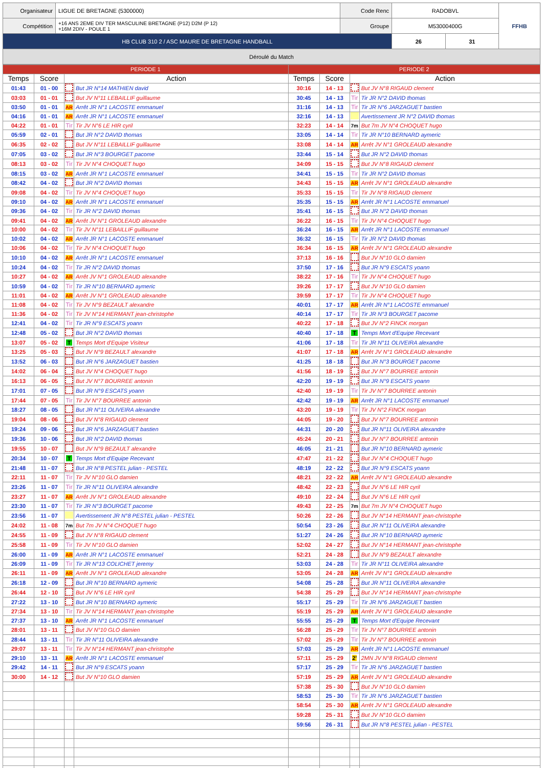| Organisateur | LIGUE DE BRETAGNE (5300000) | Code Renc | RADOBVL | | FFHB |
| Compétition | +16 ANS 2EME DIV TER MASCULINE BRETAGNE (P12) D2M (P 12) +16M 2DIV - POULE 1 | Groupe | M53000400G | | |
| HB CLUB 310 2 / ASC MAURE DE BRETAGNE HANDBALL | | | 26 | 31 | |
| Déroulé du Match | | | | | |
| PERIODE 1 | | | | PERIODE 2 | | | |
| Temps | Score | Action | | Temps | Score | Action | |
| 01:43 | 01 - 00 | | But JR N°14 MATHIEN david | 30:16 | 14 - 13 | | But JV N°8 RIGAUD clement |
| 03:03 | 01 - 01 | | But JV N°11 LEBAILLIF guillaume | 30:45 | 14 - 13 | Tir | Tir JR N°2 DAVID thomas |
| 03:50 | 01 - 01 | AR | Arrêt JR N°1 LACOSTE emmanuel | 31:16 | 14 - 13 | Tir | Tir JR N°6 JARZAGUET bastien |
| 04:16 | 01 - 01 | AR | Arrêt JR N°1 LACOSTE emmanuel | 32:16 | 14 - 13 | | Avertissement JR N°2 DAVID thomas |
| 04:22 | 01 - 01 | Tir | Tir JV N°6 LE HIR cyril | 32:23 | 14 - 14 | 7m | But 7m JV N°4 CHOQUET hugo |
| 05:59 | 02 - 01 | | But JR N°2 DAVID thomas | 33:05 | 14 - 14 | Tir | Tir JR N°10 BERNARD aymeric |
| 06:35 | 02 - 02 | | But JV N°11 LEBAILLIF guillaume | 33:08 | 14 - 14 | AR | Arrêt JV N°1 GROLEAUD alexandre |
| 07:05 | 03 - 02 | | But JR N°3 BOURGET pacome | 33:44 | 15 - 14 | | But JR N°2 DAVID thomas |
| 08:13 | 03 - 02 | Tir | Tir JV N°4 CHOQUET hugo | 34:09 | 15 - 15 | | But JV N°8 RIGAUD clement |
| 08:15 | 03 - 02 | AR | Arrêt JR N°1 LACOSTE emmanuel | 34:41 | 15 - 15 | Tir | Tir JR N°2 DAVID thomas |
| 08:42 | 04 - 02 | | But JR N°2 DAVID thomas | 34:43 | 15 - 15 | AR | Arrêt JV N°1 GROLEAUD alexandre |
| 09:08 | 04 - 02 | Tir | Tir JV N°4 CHOQUET hugo | 35:33 | 15 - 15 | Tir | Tir JV N°8 RIGAUD clement |
| 09:10 | 04 - 02 | AR | Arrêt JR N°1 LACOSTE emmanuel | 35:35 | 15 - 15 | AR | Arrêt JR N°1 LACOSTE emmanuel |
| 09:36 | 04 - 02 | Tir | Tir JR N°2 DAVID thomas | 35:41 | 16 - 15 | | But JR N°2 DAVID thomas |
| 09:41 | 04 - 02 | AR | Arrêt JV N°1 GROLEAUD alexandre | 36:22 | 16 - 15 | Tir | Tir JV N°4 CHOQUET hugo |
| 10:00 | 04 - 02 | Tir | Tir JV N°11 LEBAILLIF guillaume | 36:24 | 16 - 15 | AR | Arrêt JR N°1 LACOSTE emmanuel |
| 10:02 | 04 - 02 | AR | Arrêt JR N°1 LACOSTE emmanuel | 36:32 | 16 - 15 | Tir | Tir JR N°2 DAVID thomas |
| 10:06 | 04 - 02 | Tir | Tir JV N°4 CHOQUET hugo | 36:34 | 16 - 15 | AR | Arrêt JV N°1 GROLEAUD alexandre |
| 10:10 | 04 - 02 | AR | Arrêt JR N°1 LACOSTE emmanuel | 37:13 | 16 - 16 | | But JV N°10 GLO damien |
| 10:24 | 04 - 02 | Tir | Tir JR N°2 DAVID thomas | 37:50 | 17 - 16 | | But JR N°9 ESCATS yoann |
| 10:27 | 04 - 02 | AR | Arrêt JV N°1 GROLEAUD alexandre | 38:22 | 17 - 16 | Tir | Tir JV N°4 CHOQUET hugo |
| 10:59 | 04 - 02 | Tir | Tir JR N°10 BERNARD aymeric | 39:26 | 17 - 17 | | But JV N°10 GLO damien |
| 11:01 | 04 - 02 | AR | Arrêt JV N°1 GROLEAUD alexandre | 39:59 | 17 - 17 | Tir | Tir JV N°4 CHOQUET hugo |
| 11:08 | 04 - 02 | Tir | Tir JV N°9 BEZAULT alexandre | 40:01 | 17 - 17 | AR | Arrêt JR N°1 LACOSTE emmanuel |
| 11:36 | 04 - 02 | Tir | Tir JV N°14 HERMANT jean-christophe | 40:14 | 17 - 17 | Tir | Tir JR N°3 BOURGET pacome |
| 12:41 | 04 - 02 | Tir | Tir JR N°9 ESCATS yoann | 40:22 | 17 - 18 | | But JV N°2 FINCK morgan |
| 12:48 | 05 - 02 | | But JR N°2 DAVID thomas | 40:40 | 17 - 18 | T | Temps Mort d'Equipe Recevant |
| 13:07 | 05 - 02 | T | Temps Mort d'Equipe Visiteur | 41:06 | 17 - 18 | Tir | Tir JR N°11 OLIVEIRA alexandre |
| 13:25 | 05 - 03 | | But JV N°9 BEZAULT alexandre | 41:07 | 17 - 18 | AR | Arrêt JV N°1 GROLEAUD alexandre |
| 13:52 | 06 - 03 | | But JR N°6 JARZAGUET bastien | 41:25 | 18 - 18 | | But JR N°3 BOURGET pacome |
| 14:02 | 06 - 04 | | But JV N°4 CHOQUET hugo | 41:56 | 18 - 19 | | But JV N°7 BOURREE antonin |
| 16:13 | 06 - 05 | | But JV N°7 BOURREE antonin | 42:20 | 19 - 19 | | But JR N°9 ESCATS yoann |
| 17:01 | 07 - 05 | | But JR N°9 ESCATS yoann | 42:40 | 19 - 19 | Tir | Tir JV N°7 BOURREE antonin |
| 17:44 | 07 - 05 | Tir | Tir JV N°7 BOURREE antonin | 42:42 | 19 - 19 | AR | Arrêt JR N°1 LACOSTE emmanuel |
| 18:27 | 08 - 05 | | But JR N°11 OLIVEIRA alexandre | 43:20 | 19 - 19 | Tir | Tir JV N°2 FINCK morgan |
| 19:04 | 08 - 06 | | But JV N°8 RIGAUD clement | 44:05 | 19 - 20 | | But JV N°7 BOURREE antonin |
| 19:24 | 09 - 06 | | But JR N°6 JARZAGUET bastien | 44:31 | 20 - 20 | | But JR N°11 OLIVEIRA alexandre |
| 19:36 | 10 - 06 | | But JR N°2 DAVID thomas | 45:24 | 20 - 21 | | But JV N°7 BOURREE antonin |
| 19:55 | 10 - 07 | | But JV N°9 BEZAULT alexandre | 46:05 | 21 - 21 | | But JR N°10 BERNARD aymeric |
| 20:34 | 10 - 07 | T | Temps Mort d'Equipe Recevant | 47:47 | 21 - 22 | | But JV N°4 CHOQUET hugo |
| 21:48 | 11 - 07 | | But JR N°8 PESTEL julian - PESTEL | 48:19 | 22 - 22 | | But JR N°9 ESCATS yoann |
| 22:11 | 11 - 07 | Tir | Tir JV N°10 GLO damien | 48:21 | 22 - 22 | AR | Arrêt JV N°1 GROLEAUD alexandre |
| 23:26 | 11 - 07 | Tir | Tir JR N°11 OLIVEIRA alexandre | 48:42 | 22 - 23 | | But JV N°6 LE HIR cyril |
| 23:27 | 11 - 07 | AR | Arrêt JV N°1 GROLEAUD alexandre | 49:10 | 22 - 24 | | But JV N°6 LE HIR cyril |
| 23:30 | 11 - 07 | Tir | Tir JR N°3 BOURGET pacome | 49:43 | 22 - 25 | 7m | But 7m JV N°4 CHOQUET hugo |
| 23:56 | 11 - 07 | | Avertissement JR N°8 PESTEL julian - PESTEL | 50:26 | 22 - 26 | | But JV N°14 HERMANT jean-christophe |
| 24:02 | 11 - 08 | 7m | But 7m JV N°4 CHOQUET hugo | 50:54 | 23 - 26 | | But JR N°11 OLIVEIRA alexandre |
| 24:55 | 11 - 09 | | But JV N°8 RIGAUD clement | 51:27 | 24 - 26 | | But JR N°10 BERNARD aymeric |
| 25:58 | 11 - 09 | Tir | Tir JV N°10 GLO damien | 52:02 | 24 - 27 | | But JV N°14 HERMANT jean-christophe |
| 26:00 | 11 - 09 | AR | Arrêt JR N°1 LACOSTE emmanuel | 52:21 | 24 - 28 | | But JV N°9 BEZAULT alexandre |
| 26:09 | 11 - 09 | Tir | Tir JR N°13 COLICHET jeremy | 53:03 | 24 - 28 | Tir | Tir JR N°11 OLIVEIRA alexandre |
| 26:11 | 11 - 09 | AR | Arrêt JV N°1 GROLEAUD alexandre | 53:05 | 24 - 28 | AR | Arrêt JV N°1 GROLEAUD alexandre |
| 26:18 | 12 - 09 | | But JR N°10 BERNARD aymeric | 54:08 | 25 - 28 | | But JR N°11 OLIVEIRA alexandre |
| 26:44 | 12 - 10 | | But JV N°6 LE HIR cyril | 54:38 | 25 - 29 | | But JV N°14 HERMANT jean-christophe |
| 27:22 | 13 - 10 | | But JR N°10 BERNARD aymeric | 55:17 | 25 - 29 | Tir | Tir JR N°6 JARZAGUET bastien |
| 27:34 | 13 - 10 | Tir | Tir JV N°14 HERMANT jean-christophe | 55:19 | 25 - 29 | AR | Arrêt JV N°1 GROLEAUD alexandre |
| 27:37 | 13 - 10 | AR | Arrêt JR N°1 LACOSTE emmanuel | 55:55 | 25 - 29 | T | Temps Mort d'Equipe Recevant |
| 28:01 | 13 - 11 | | But JV N°10 GLO damien | 56:28 | 25 - 29 | Tir | Tir JV N°7 BOURREE antonin |
| 28:44 | 13 - 11 | Tir | Tir JR N°11 OLIVEIRA alexandre | 57:02 | 25 - 29 | Tir | Tir JV N°7 BOURREE antonin |
| 29:07 | 13 - 11 | Tir | Tir JV N°14 HERMANT jean-christophe | 57:03 | 25 - 29 | AR | Arrêt JR N°1 LACOSTE emmanuel |
| 29:10 | 13 - 11 | AR | Arrêt JR N°1 LACOSTE emmanuel | 57:11 | 25 - 29 | 2' | 2MN JV N°8 RIGAUD clement |
| 29:42 | 14 - 11 | | But JR N°9 ESCATS yoann | 57:17 | 25 - 29 | Tir | Tir JR N°6 JARZAGUET bastien |
| 30:00 | 14 - 12 | | But JV N°10 GLO damien | 57:19 | 25 - 29 | AR | Arrêt JV N°1 GROLEAUD alexandre |
| | | | | 57:38 | 25 - 30 | | But JV N°10 GLO damien |
| | | | | 58:53 | 25 - 30 | Tir | Tir JR N°6 JARZAGUET bastien |
| | | | | 58:54 | 25 - 30 | AR | Arrêt JV N°1 GROLEAUD alexandre |
| | | | | 59:28 | 25 - 31 | | But JV N°10 GLO damien |
| | | | | 59:56 | 26 - 31 | | But JR N°8 PESTEL julian - PESTEL |